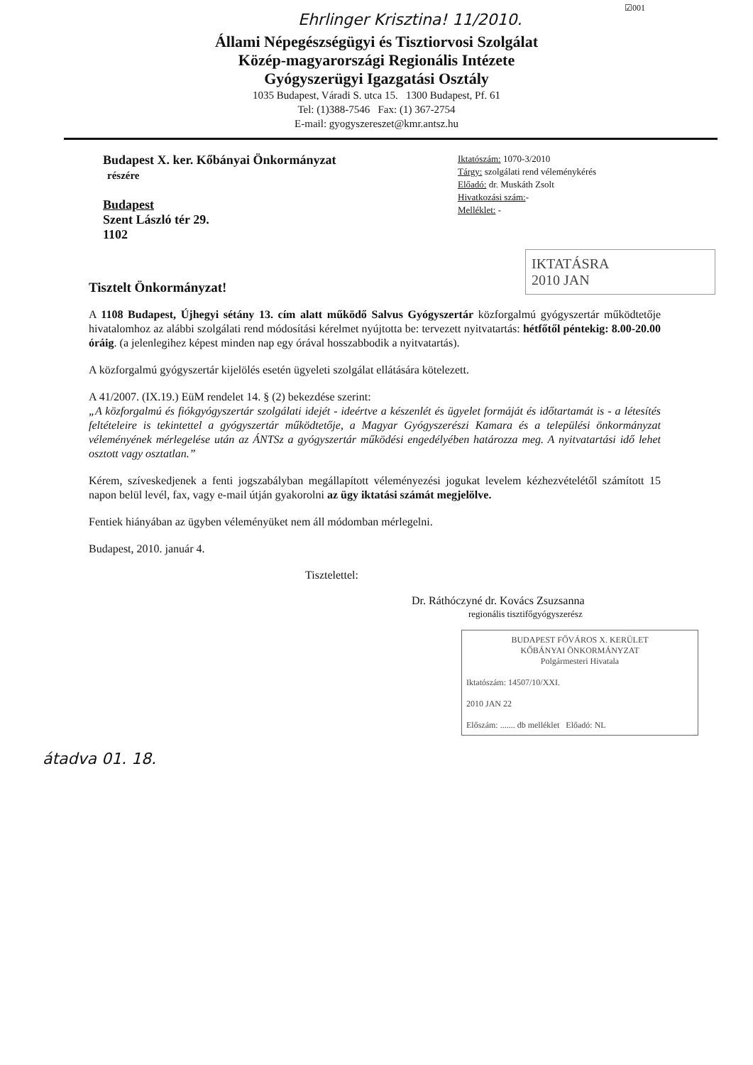☑001
Ehrlinger Krisztina! 11/2010.
Állami Népegészségügyi és Tisztiorvosi Szolgálat
Közép-magyarországi Regionális Intézete
Gyógyszerügyi Igazgatási Osztály
1035 Budapest, Váradi S. utca 15. 1300 Budapest, Pf. 61
Tel: (1)388-7546 Fax: (1) 367-2754
E-mail: gyogyszereszet@kmr.antsz.hu
Budapest X. ker. Kőbányai Önkormányzat
részére
Budapest
Szent László tér 29.
1102
Iktatószám: 1070-3/2010
Tárgy: szolgálati rend véleménykérés
Előadó: dr. Muskáth Zsolt
Hivatkozási szám:-
Melléklet: -
IKTATÁSRA
2010 JAN
Tisztelt Önkormányzat!
A 1108 Budapest, Újhegyi sétány 13. cím alatt működő Salvus Gyógyszertár közforgalmú gyógyszertár működtetője hivatalomhoz az alábbi szolgálati rend módosítási kérelmet nyújtotta be: tervezett nyitvatartás: hétfőtől péntekig: 8.00-20.00 óráig. (a jelenlegihez képest minden nap egy órával hosszabbodik a nyitvatartás).
A közforgalmú gyógyszertár kijelölés esetén ügyeleti szolgálat ellátására kötelezett.
A 41/2007. (IX.19.) EüM rendelet 14. § (2) bekezdése szerint:
„A közforgalmú és fiókgyógyszertár szolgálati idejét - ideértve a készenlét és ügyelet formáját és időtartamát is - a létesítés feltételeire is tekintettel a gyógyszertár működtetője, a Magyar Gyógyszerészi Kamara és a települési önkormányzat véleményének mérlegelése után az ÁNTSz a gyógyszertár működési engedélyében határozza meg. A nyitvatartási idő lehet osztott vagy osztatlan.”
Kérem, szíveskedjenek a fenti jogszabályban megállapított véleményezési jogukat levelem kézhezvételétől számított 15 napon belül levél, fax, vagy e-mail útján gyakorolni az ügy iktatási számát megjelölve.
Fentiek hiányában az ügyben véleményüket nem áll módomban mérlegelni.
Budapest, 2010. január 4.
Tisztelettel:
Dr. Ráthóczyné dr. Kovács Zsuzsanna
regionális tisztifőgyógyszerész
BUDAPEST FŐVÁROS X. KERÜLET
KŐBÁNYAI ÖNKORMÁNYZAT
Polgármesteri Hivatala
Iktatószám: 14507/10/XXI.
2010 JAN 22
Előszám: ....... db melléklet Előadó: NL
átadva 01. 18.